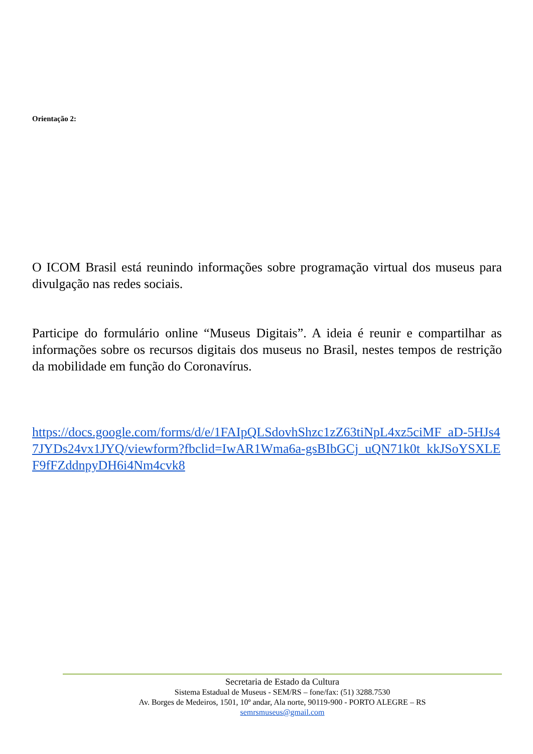Orientação 2:
O ICOM Brasil está reunindo informações sobre programação virtual dos museus para divulgação nas redes sociais.
Participe do formulário online “Museus Digitais”. A ideia é reunir e compartilhar as informações sobre os recursos digitais dos museus no Brasil, nestes tempos de restrição da mobilidade em função do Coronavírus.
https://docs.google.com/forms/d/e/1FAIpQLSdovhShzc1zZ63tiNpL4xz5ciMF_aD-5HJs47JYDs24vx1JYQ/viewform?fbclid=IwAR1Wma6a-gsBIbGCj_uQN71k0t_kkJSoYSXLEF9fFZddnpyDH6i4Nm4cvk8
Secretaria de Estado da Cultura
Sistema Estadual de Museus - SEM/RS – fone/fax: (51) 3288.7530
Av. Borges de Medeiros, 1501, 10º andar, Ala norte, 90119-900 - PORTO ALEGRE – RS
semrsmuseus@gmail.com